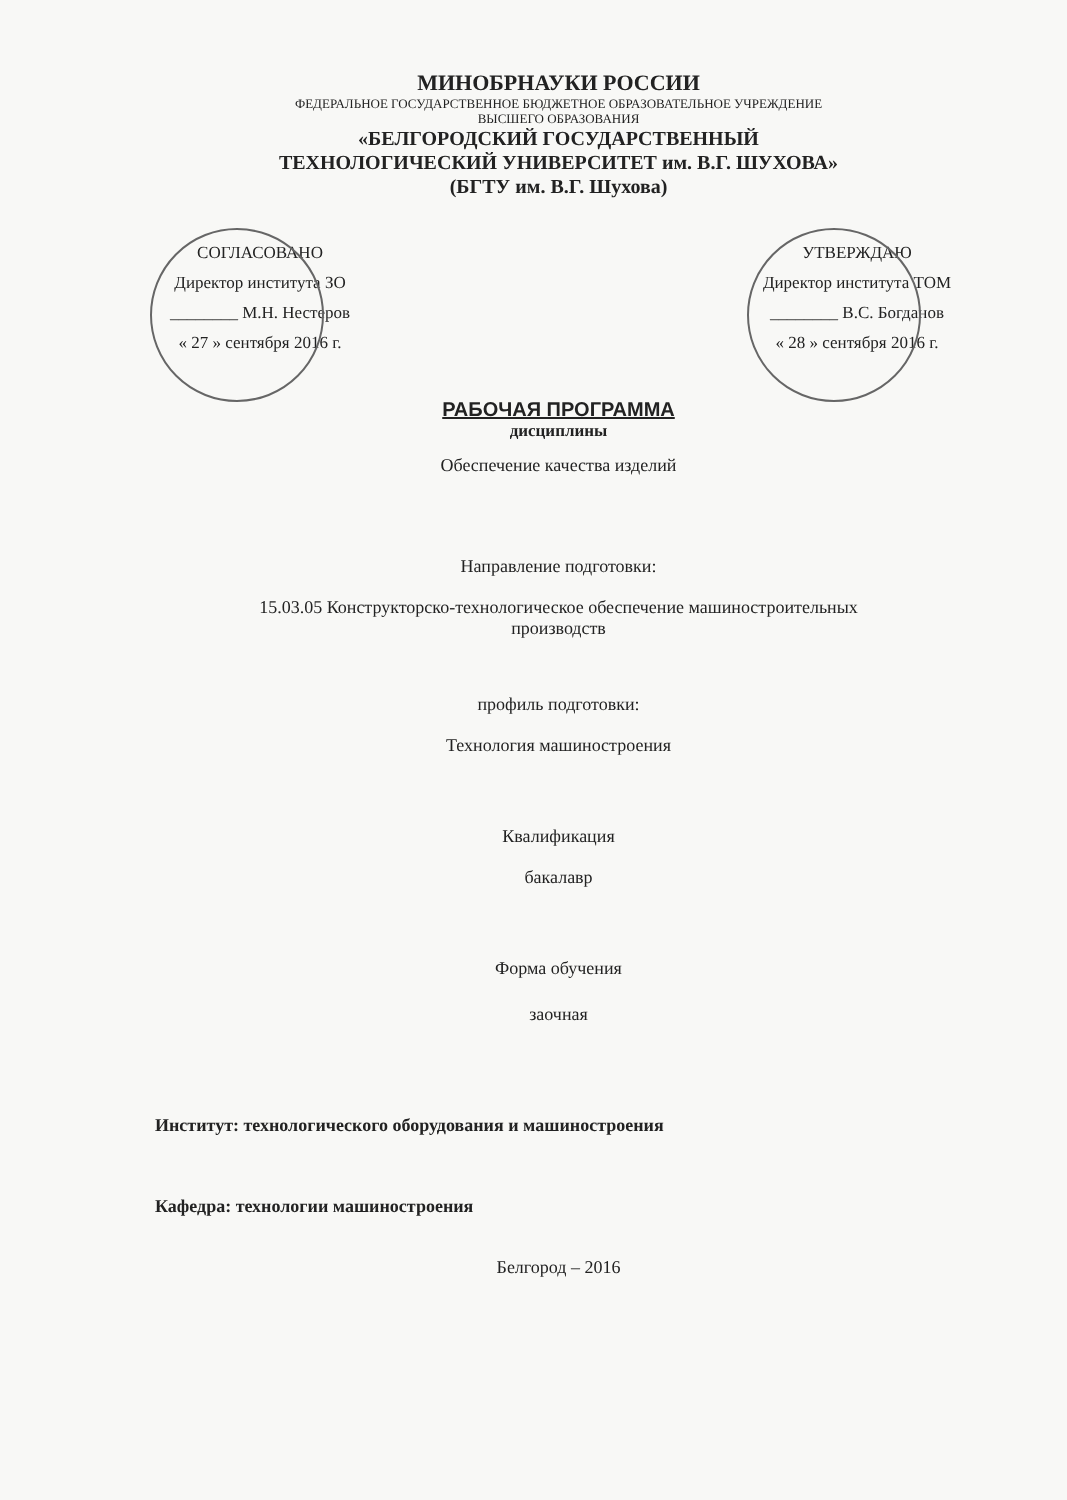МИНОБРНАУКИ РОССИИ
ФЕДЕРАЛЬНОЕ ГОСУДАРСТВЕННОЕ БЮДЖЕТНОЕ ОБРАЗОВАТЕЛЬНОЕ УЧРЕЖДЕНИЕ
ВЫСШЕГО ОБРАЗОВАНИЯ
«БЕЛГОРОДСКИЙ ГОСУДАРСТВЕННЫЙ
ТЕХНОЛОГИЧЕСКИЙ УНИВЕРСИТЕТ им. В.Г. ШУХОВА»
(БГТУ им. В.Г. Шухова)
СОГЛАСОВАНО
Директор института ЗО
________ М.Н. Нестеров
« 27 » сентября 2016 г.
УТВЕРЖДАЮ
Директор института ТОМ
________ В.С. Богданов
« 28 » сентября 2016 г.
РАБОЧАЯ ПРОГРАММА
дисциплины
Обеспечение качества изделий
Направление подготовки:
15.03.05 Конструкторско-технологическое обеспечение машиностроительных
производств
профиль подготовки:
Технология машиностроения
Квалификация
бакалавр
Форма обучения
заочная
Институт: технологического оборудования и машиностроения
Кафедра: технологии машиностроения
Белгород – 2016